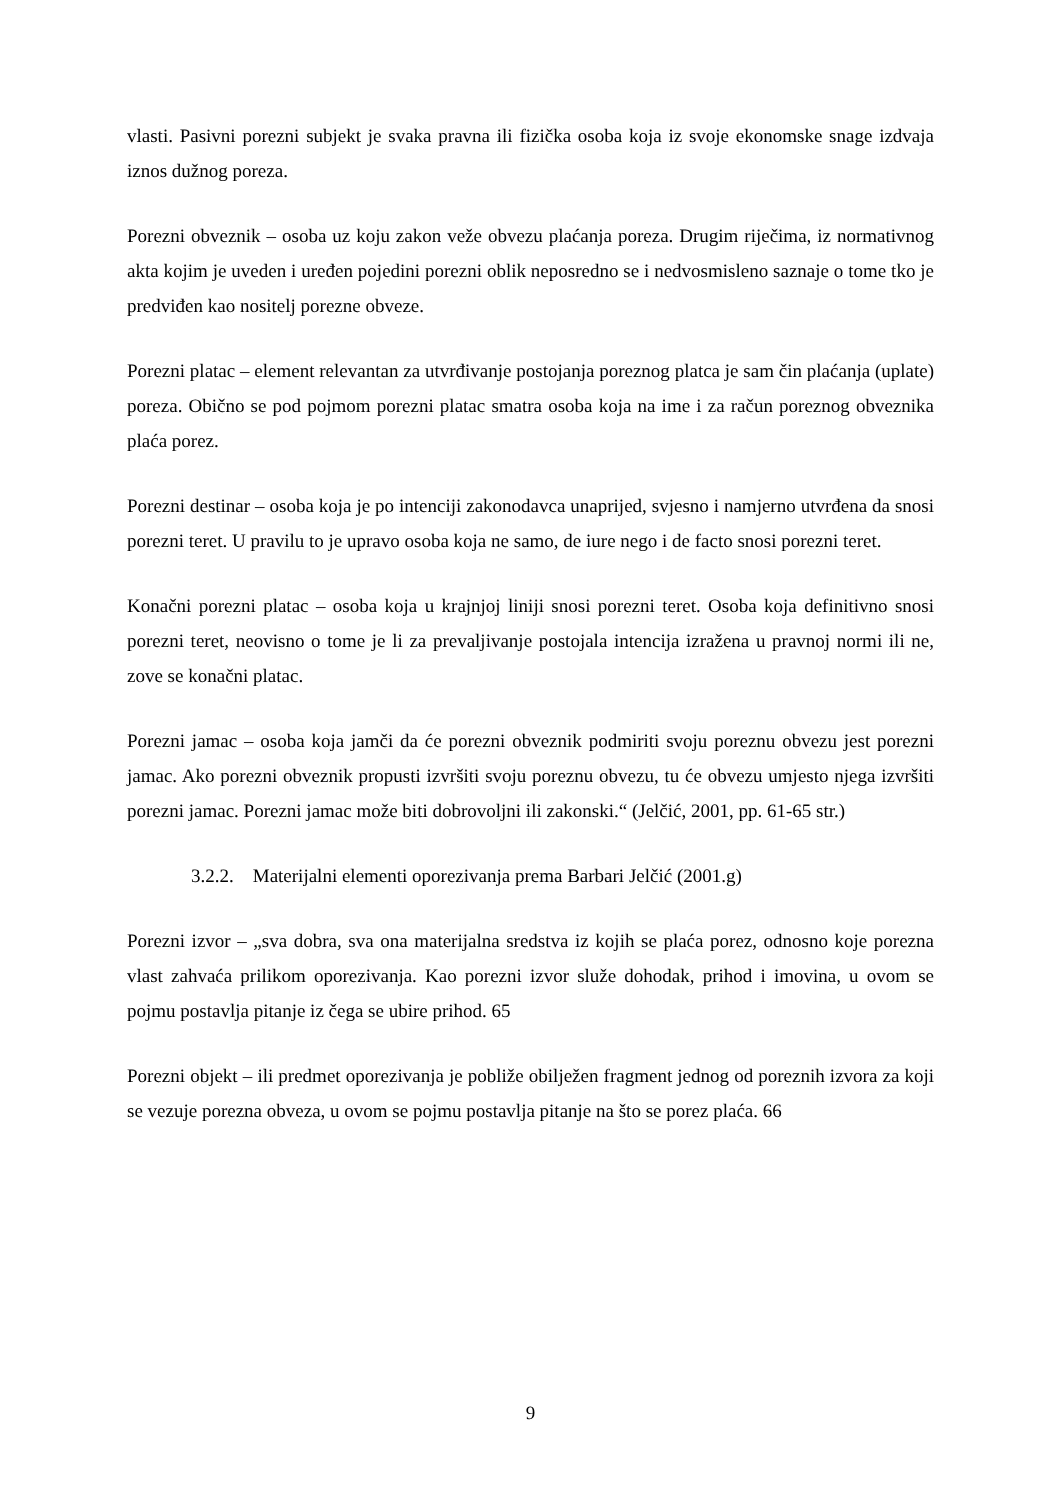vlasti. Pasivni porezni subjekt je svaka pravna ili fizička osoba koja iz svoje ekonomske snage izdvaja iznos dužnog poreza.
Porezni obveznik – osoba uz koju zakon veže obvezu plaćanja poreza. Drugim riječima, iz normativnog akta kojim je uveden i uređen pojedini porezni oblik neposredno se i nedvosmisleno saznaje o tome tko je predviđen kao nositelj porezne obveze.
Porezni platac – element relevantan za utvrđivanje postojanja poreznog platca je sam čin plaćanja (uplate) poreza. Obično se pod pojmom porezni platac smatra osoba koja na ime i za račun poreznog obveznika plaća porez.
Porezni destinar – osoba koja je po intenciji zakonodavca unaprijed, svjesno i namjerno utvrđena da snosi porezni teret. U pravilu to je upravo osoba koja ne samo, de iure nego i de facto snosi porezni teret.
Konačni porezni platac – osoba koja u krajnjoj liniji snosi porezni teret. Osoba koja definitivno snosi porezni teret, neovisno o tome je li za prevaljivanje postojala intencija izražena u pravnoj normi ili ne, zove se konačni platac.
Porezni jamac – osoba koja jamči da će porezni obveznik podmiriti svoju poreznu obvezu jest porezni jamac. Ako porezni obveznik propusti izvršiti svoju poreznu obvezu, tu će obvezu umjesto njega izvršiti porezni jamac. Porezni jamac može biti dobrovoljni ili zakonski.“ (Jelčić, 2001, pp. 61-65 str.)
3.2.2. Materijalni elementi oporezivanja prema Barbari Jelčić (2001.g)
Porezni izvor – „sva dobra, sva ona materijalna sredstva iz kojih se plaća porez, odnosno koje porezna vlast zahvaća prilikom oporezivanja. Kao porezni izvor služe dohodak, prihod i imovina, u ovom se pojmu postavlja pitanje iz čega se ubire prihod. 65
Porezni objekt – ili predmet oporezivanja je pobliže obilježen fragment jednog od poreznih izvora za koji se vezuje porezna obveza, u ovom se pojmu postavlja pitanje na što se porez plaća. 66
9